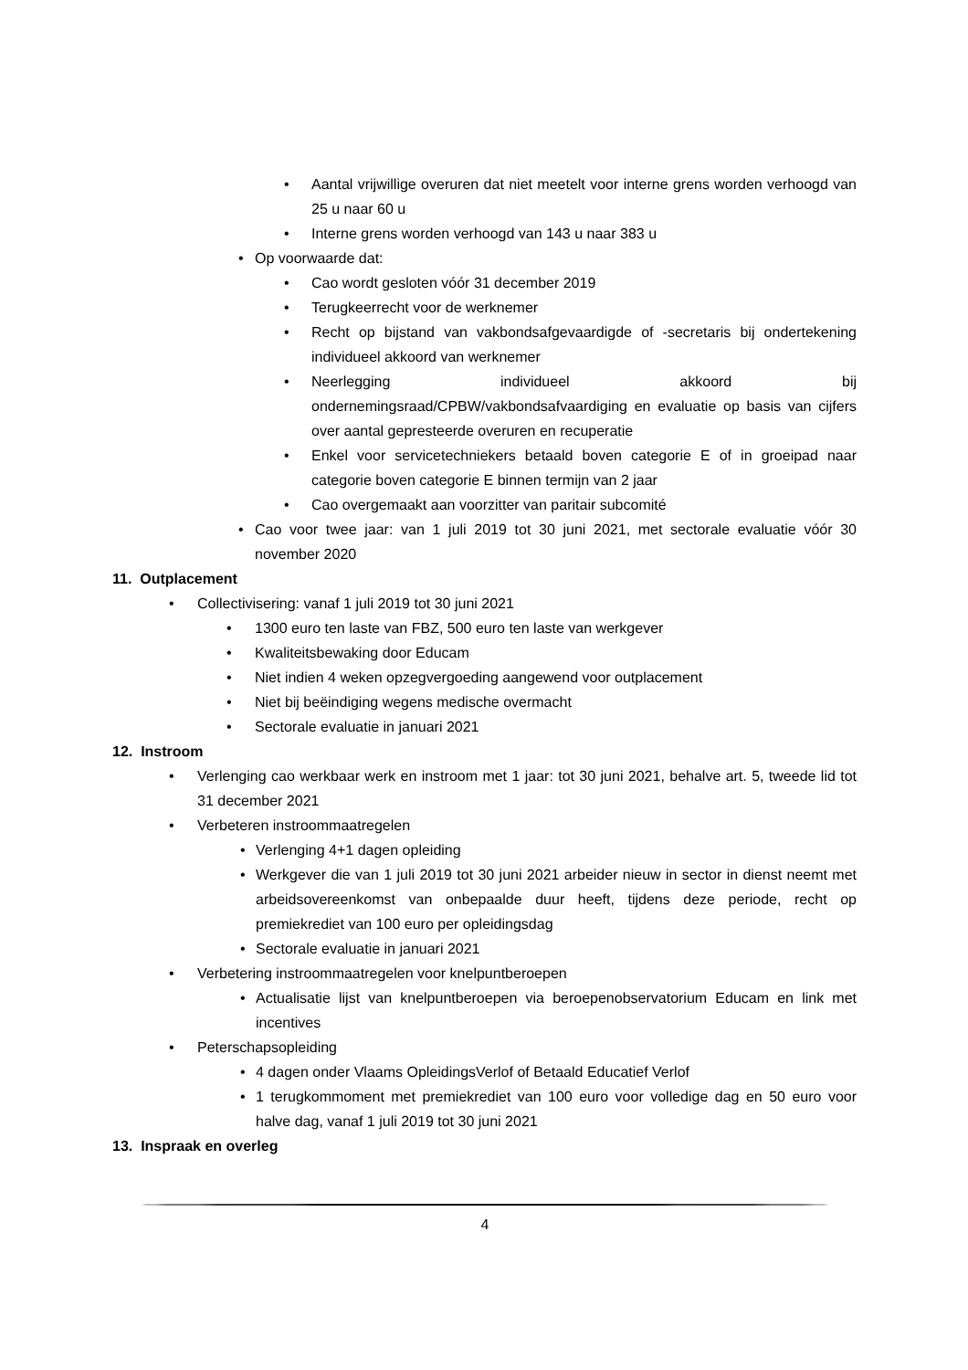• Aantal vrijwillige overuren dat niet meetelt voor interne grens worden verhoogd van 25 u naar 60 u
• Interne grens worden verhoogd van 143 u naar 383 u
• Op voorwaarde dat:
• Cao wordt gesloten vóór 31 december 2019
• Terugkeerrecht voor de werknemer
• Recht op bijstand van vakbondsafgevaardigde of -secretaris bij ondertekening individueel akkoord van werknemer
• Neerlegging individueel akkoord bij ondernemingsraad/CPBW/vakbondsafvaardiging en evaluatie op basis van cijfers over aantal gepresteerde overuren en recuperatie
• Enkel voor servicetechniekers betaald boven categorie E of in groeipad naar categorie boven categorie E binnen termijn van 2 jaar
• Cao overgemaakt aan voorzitter van paritair subcomité
• Cao voor twee jaar: van 1 juli 2019 tot 30 juni 2021, met sectorale evaluatie vóór 30 november 2020
11. Outplacement
• Collectivisering: vanaf 1 juli 2019 tot 30 juni 2021
• 1300 euro ten laste van FBZ, 500 euro ten laste van werkgever
• Kwaliteitsbewaking door Educam
• Niet indien 4 weken opzegvergoeding aangewend voor outplacement
• Niet bij beëindiging wegens medische overmacht
• Sectorale evaluatie in januari 2021
12. Instroom
• Verlenging cao werkbaar werk en instroom met 1 jaar: tot 30 juni 2021, behalve art. 5, tweede lid tot 31 december 2021
• Verbeteren instroommaatregelen
• Verlenging 4+1 dagen opleiding
• Werkgever die van 1 juli 2019 tot 30 juni 2021 arbeider nieuw in sector in dienst neemt met arbeidsovereenkomst van onbepaalde duur heeft, tijdens deze periode, recht op premiekrediet van 100 euro per opleidingsdag
• Sectorale evaluatie in januari 2021
• Verbetering instroommaatregelen voor knelpuntberoepen
• Actualisatie lijst van knelpuntberoepen via beroepenobservatorium Educam en link met incentives
• Peterschapsopleiding
• 4 dagen onder Vlaams OpleidingsVerlof of Betaald Educatief Verlof
• 1 terugkommoment met premiekrediet van 100 euro voor volledige dag en 50 euro voor halve dag, vanaf 1 juli 2019 tot 30 juni 2021
13. Inspraak en overleg
4